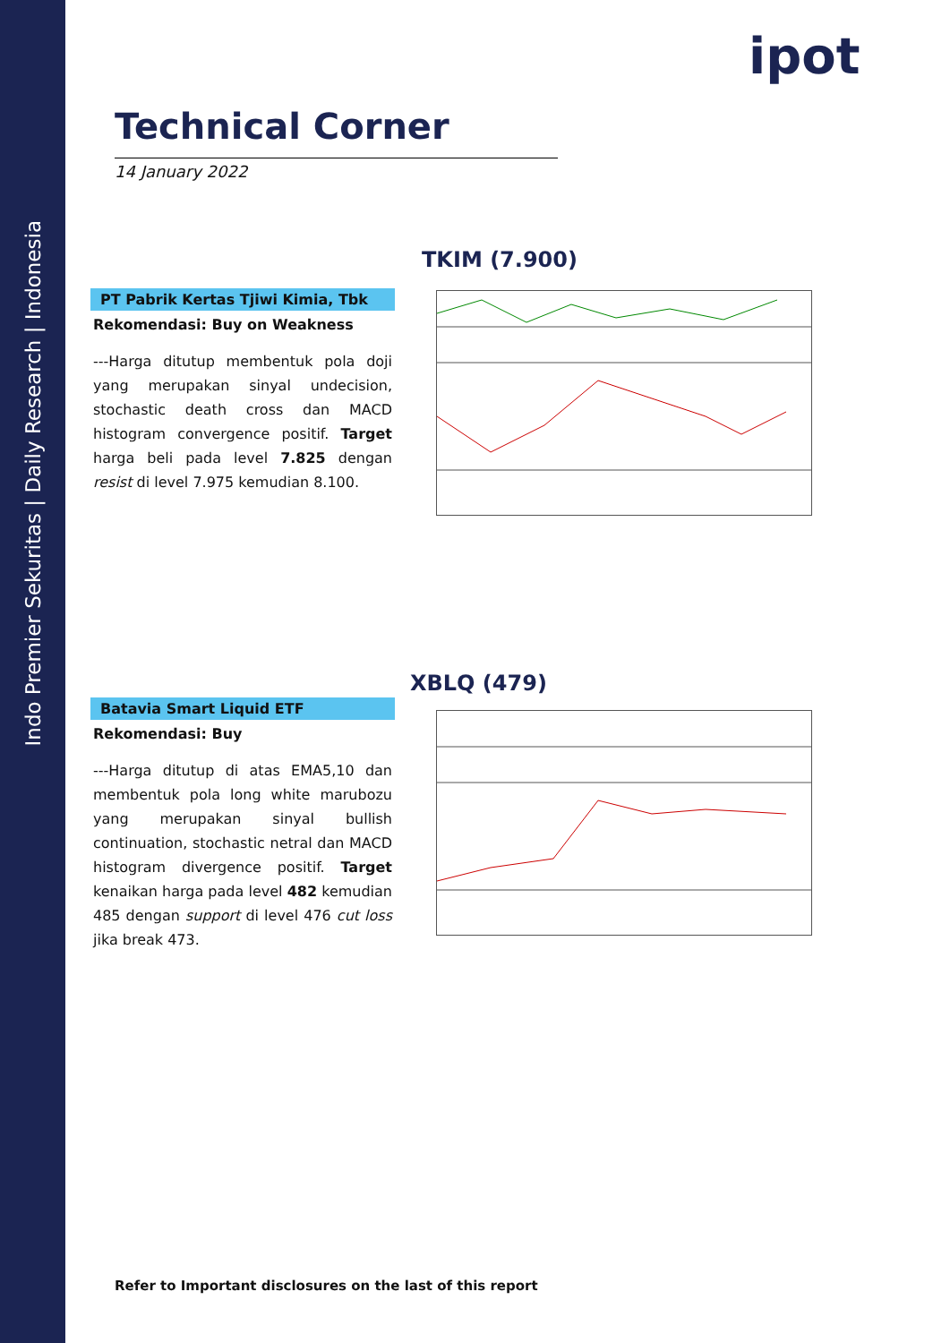Indo Premier Sekuritas | Daily Research | Indonesia
ipot
Technical Corner
14 January 2022
TKIM (7.900)
PT Pabrik Kertas Tjiwi Kimia, Tbk
Rekomendasi: Buy on Weakness
---Harga ditutup membentuk pola doji yang merupakan sinyal undecision, stochastic death cross dan MACD histogram convergence positif. Target harga beli pada level 7.825 dengan resist di level 7.975 kemudian 8.100.
XBLQ (479)
Batavia Smart Liquid ETF
Rekomendasi: Buy
---Harga ditutup di atas EMA5,10 dan membentuk pola long white marubozu yang merupakan sinyal bullish continuation, stochastic netral dan MACD histogram divergence positif. Target kenaikan harga pada level 482 kemudian 485 dengan support di level 476 cut loss jika break 473.
Refer to Important disclosures on the last of this report